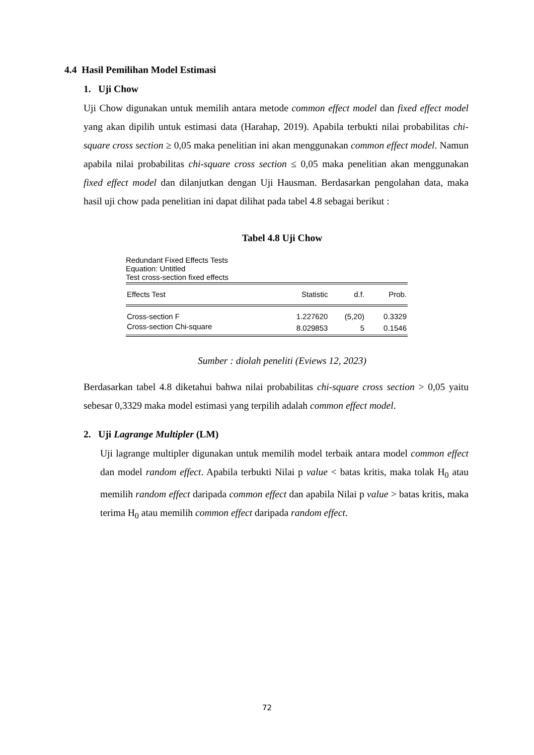4.4 Hasil Pemilihan Model Estimasi
1. Uji Chow
Uji Chow digunakan untuk memilih antara metode common effect model dan fixed effect model yang akan dipilih untuk estimasi data (Harahap, 2019). Apabila terbukti nilai probabilitas chi-square cross section ≥ 0,05 maka penelitian ini akan menggunakan common effect model. Namun apabila nilai probabilitas chi-square cross section ≤ 0,05 maka penelitian akan menggunakan fixed effect model dan dilanjutkan dengan Uji Hausman. Berdasarkan pengolahan data, maka hasil uji chow pada penelitian ini dapat dilihat pada tabel 4.8 sebagai berikut :
Tabel 4.8 Uji Chow
Redundant Fixed Effects Tests
Equation: Untitled
Test cross-section fixed effects
| Effects Test | Statistic | d.f. | Prob. |
| --- | --- | --- | --- |
| Cross-section F | 1.227620 | (5,20) | 0.3329 |
| Cross-section Chi-square | 8.029853 | 5 | 0.1546 |
Sumber : diolah peneliti (Eviews 12, 2023)
Berdasarkan tabel 4.8 diketahui bahwa nilai probabilitas chi-square cross section > 0,05 yaitu sebesar 0,3329 maka model estimasi yang terpilih adalah common effect model.
2. Uji Lagrange Multipler (LM)
Uji lagrange multipler digunakan untuk memilih model terbaik antara model common effect dan model random effect. Apabila terbukti Nilai p value < batas kritis, maka tolak H<sub>0</sub> atau memilih random effect daripada common effect dan apabila Nilai p value > batas kritis, maka terima H<sub>0</sub> atau memilih common effect daripada random effect.
72